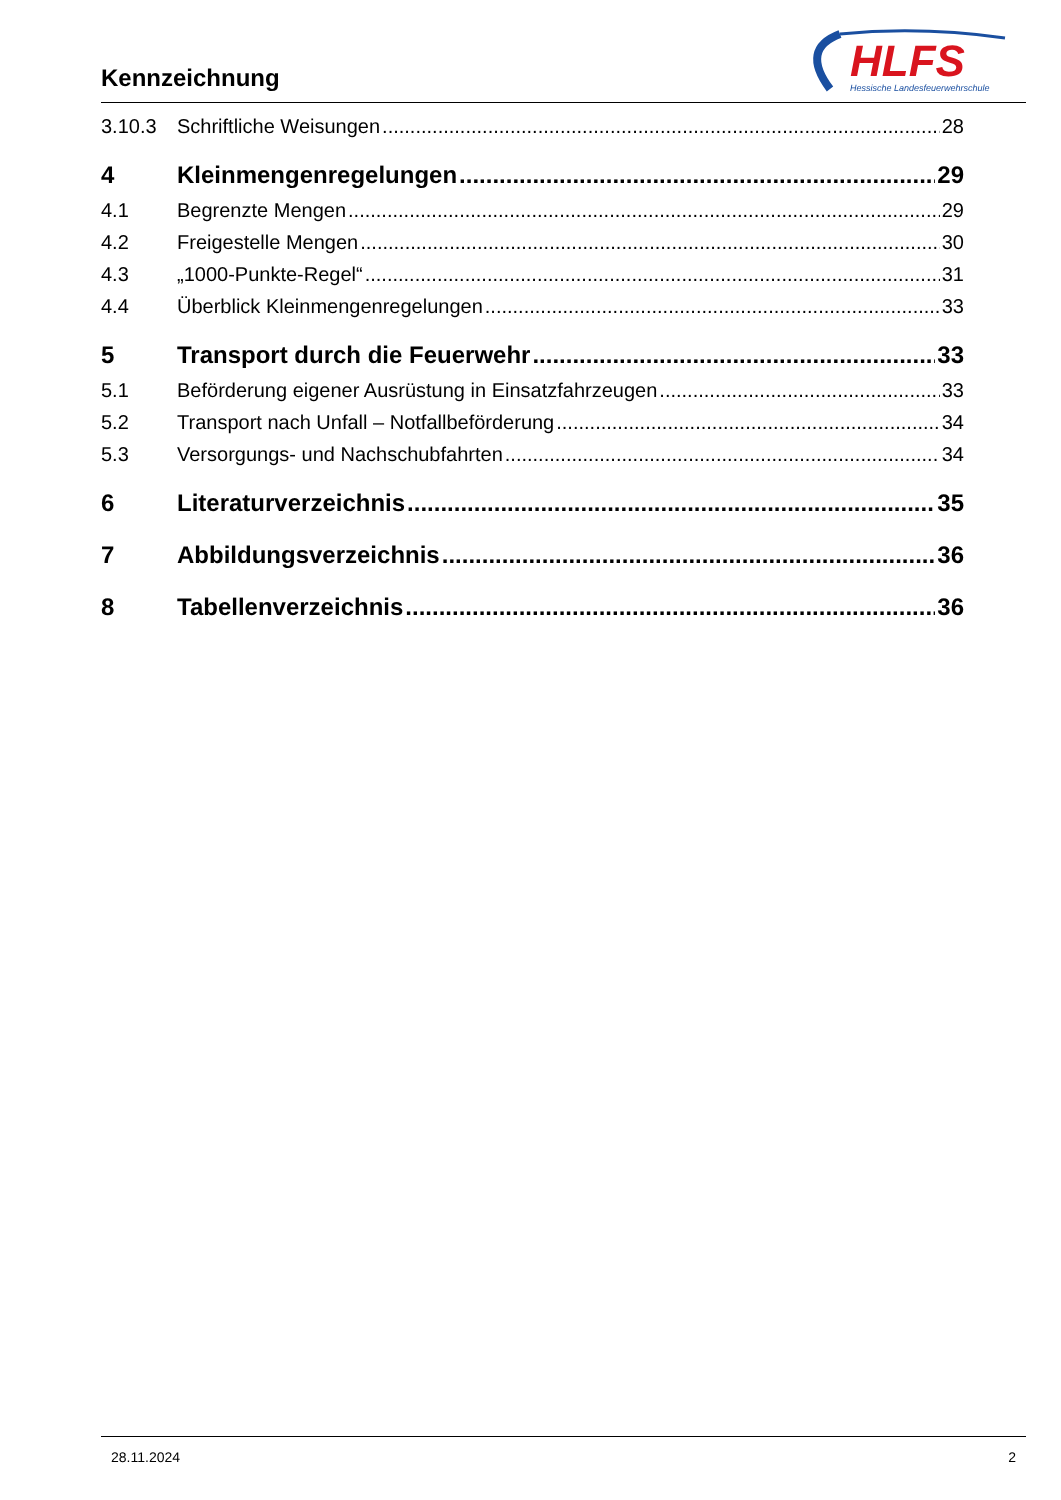Kennzeichnung
HLFS
Hessische Landesfeuerwehrschule
3.10.3 Schriftliche Weisungen 28
4 Kleinmengenregelungen 29
4.1 Begrenzte Mengen 29
4.2 Freigestelle Mengen 30
4.3 „1000-Punkte-Regel“ 31
4.4 Überblick Kleinmengenregelungen 33
5 Transport durch die Feuerwehr 33
5.1 Beförderung eigener Ausrüstung in Einsatzfahrzeugen 33
5.2 Transport nach Unfall – Notfallbeförderung 34
5.3 Versorgungs- und Nachschubfahrten 34
6 Literaturverzeichnis 35
7 Abbildungsverzeichnis 36
8 Tabellenverzeichnis 36
28.11.2024 2